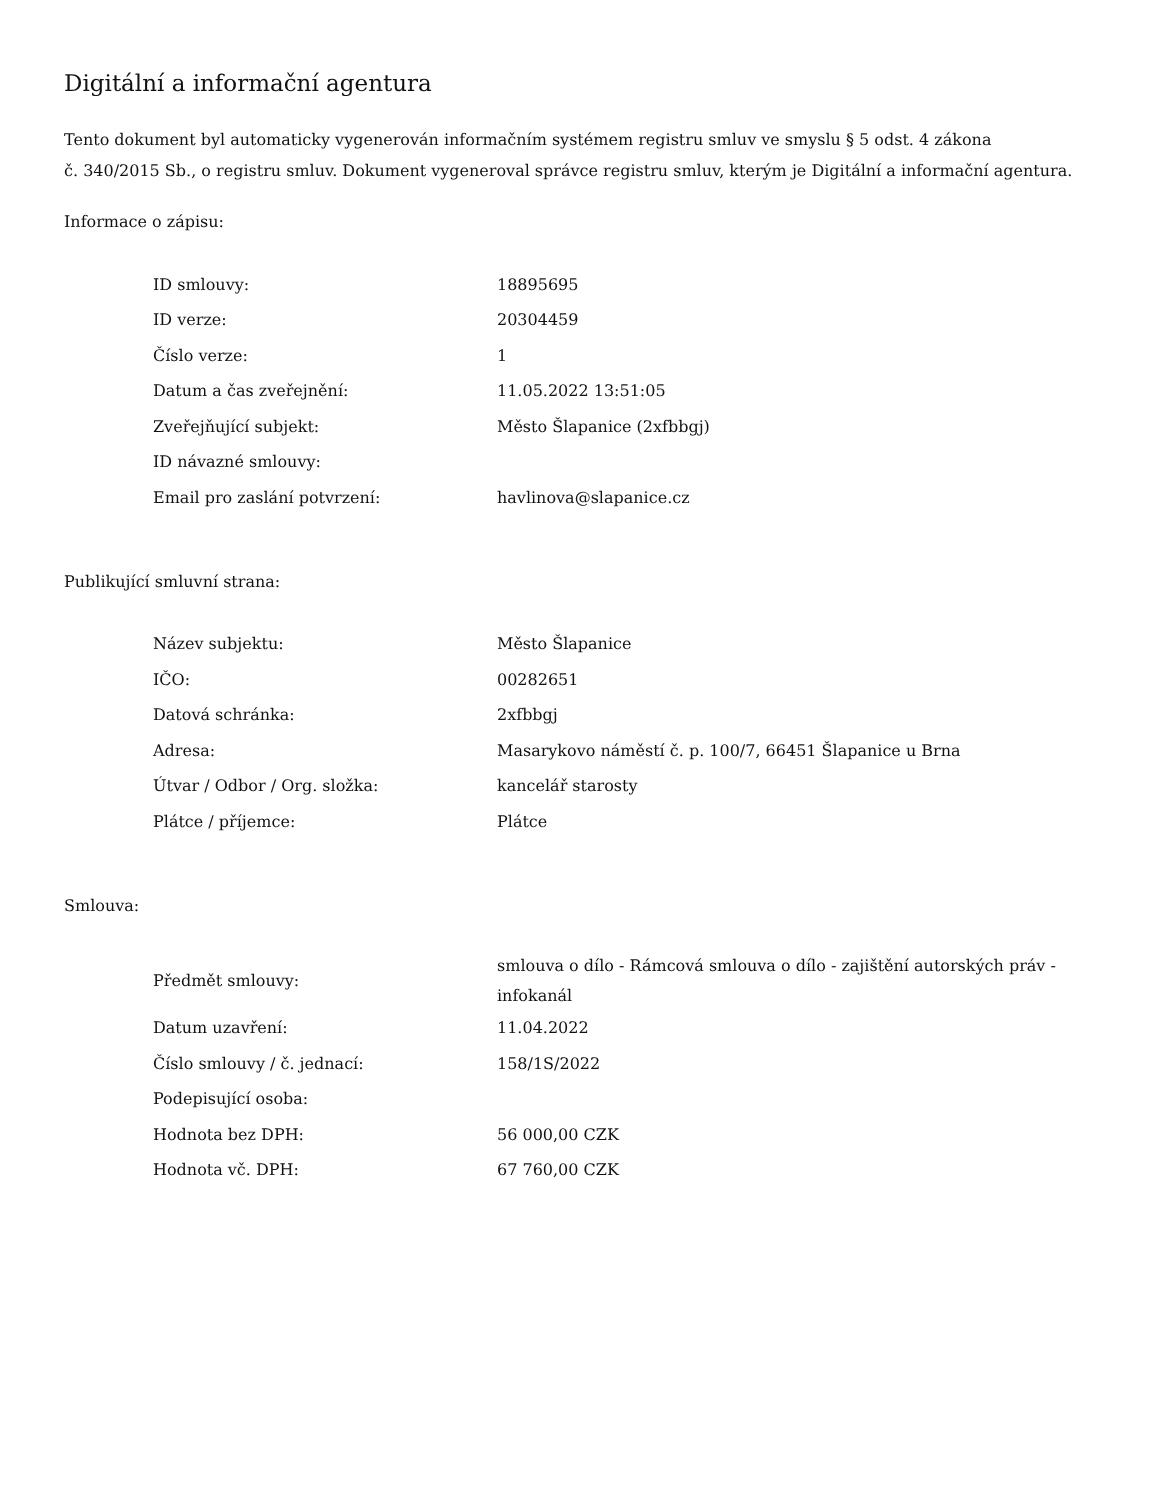Digitální a informační agentura
Tento dokument byl automaticky vygenerován informačním systémem registru smluv ve smyslu § 5 odst. 4 zákona
č. 340/2015 Sb., o registru smluv. Dokument vygeneroval správce registru smluv, kterým je Digitální a informační agentura.
Informace o zápisu:
| ID smlouvy: | 18895695 |
| ID verze: | 20304459 |
| Číslo verze: | 1 |
| Datum a čas zveřejnění: | 11.05.2022 13:51:05 |
| Zveřejňující subjekt: | Město Šlapanice (2xfbbgj) |
| ID návazné smlouvy: | |
| Email pro zaslání potvrzení: | havlinova@slapanice.cz |
Publikující smluvní strana:
| Název subjektu: | Město Šlapanice |
| IČO: | 00282651 |
| Datová schránka: | 2xfbbgj |
| Adresa: | Masarykovo náměstí č. p. 100/7, 66451 Šlapanice u Brna |
| Útvar / Odbor / Org. složka: | kancelář starosty |
| Plátce / příjemce: | Plátce |
Smlouva:
| Předmět smlouvy: | smlouva o dílo - Rámcová smlouva o dílo - zajištění autorských práv - infokanál |
| Datum uzavření: | 11.04.2022 |
| Číslo smlouvy / č. jednací: | 158/1S/2022 |
| Podepisující osoba: | |
| Hodnota bez DPH: | 56 000,00 CZK |
| Hodnota vč. DPH: | 67 760,00 CZK |